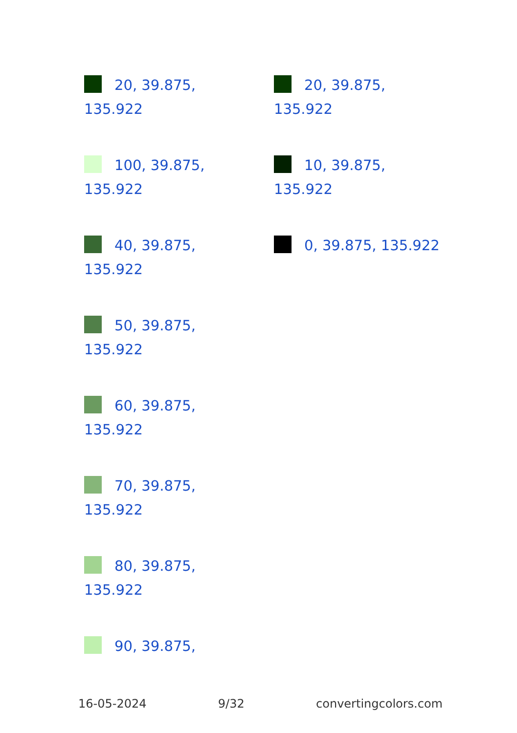20, 39.875,
135.922
100, 39.875,
135.922
40, 39.875,
135.922
50, 39.875,
135.922
60, 39.875,
135.922
70, 39.875,
135.922
80, 39.875,
135.922
90, 39.875,
20, 39.875,
135.922
10, 39.875,
135.922
0, 39.875, 135.922
16-05-2024 9/32 convertingcolors.com